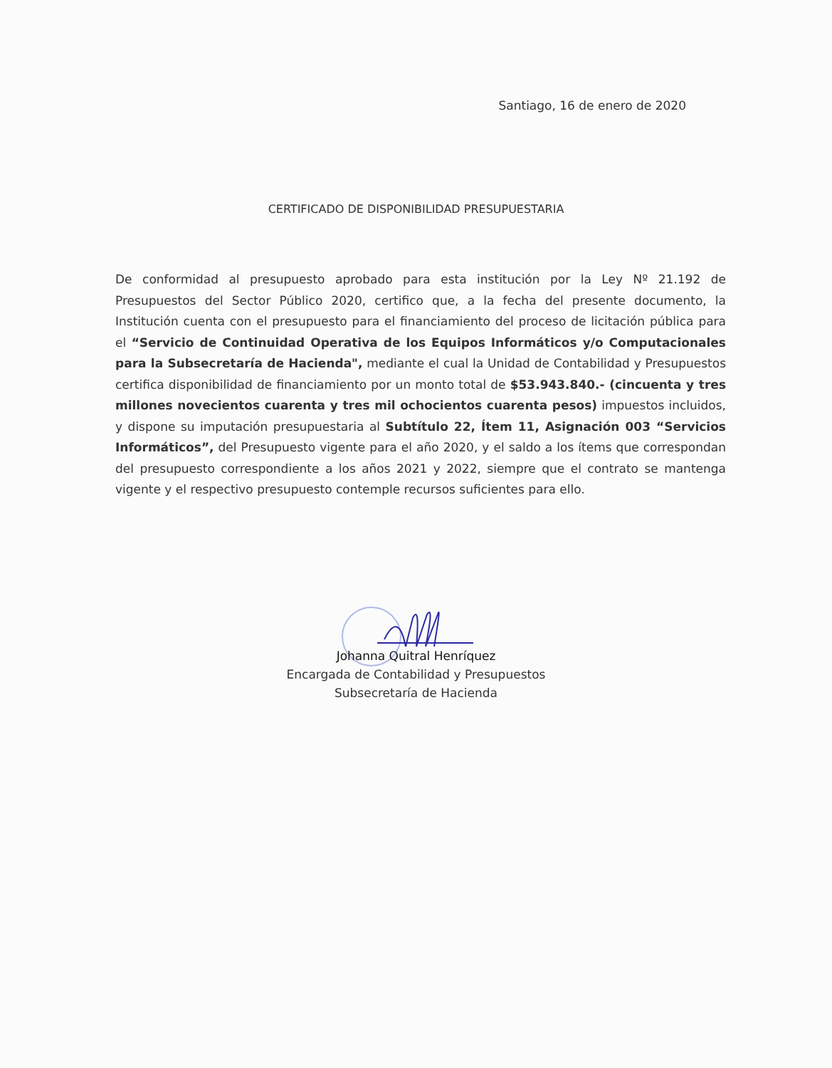Santiago, 16 de enero de 2020
CERTIFICADO DE DISPONIBILIDAD PRESUPUESTARIA
De conformidad al presupuesto aprobado para esta institución por la Ley Nº 21.192 de Presupuestos del Sector Público 2020, certifico que, a la fecha del presente documento, la Institución cuenta con el presupuesto para el financiamiento del proceso de licitación pública para el “Servicio de Continuidad Operativa de los Equipos Informáticos y/o Computacionales para la Subsecretaría de Hacienda", mediante el cual la Unidad de Contabilidad y Presupuestos certifica disponibilidad de financiamiento por un monto total de $53.943.840.- (cincuenta y tres millones novecientos cuarenta y tres mil ochocientos cuarenta pesos) impuestos incluidos, y dispone su imputación presupuestaria al Subtítulo 22, Ítem 11, Asignación 003 “Servicios Informáticos”, del Presupuesto vigente para el año 2020, y el saldo a los ítems que correspondan del presupuesto correspondiente a los años 2021 y 2022, siempre que el contrato se mantenga vigente y el respectivo presupuesto contemple recursos suficientes para ello.
Johanna Quitral Henríquez
Encargada de Contabilidad y Presupuestos
Subsecretaría de Hacienda